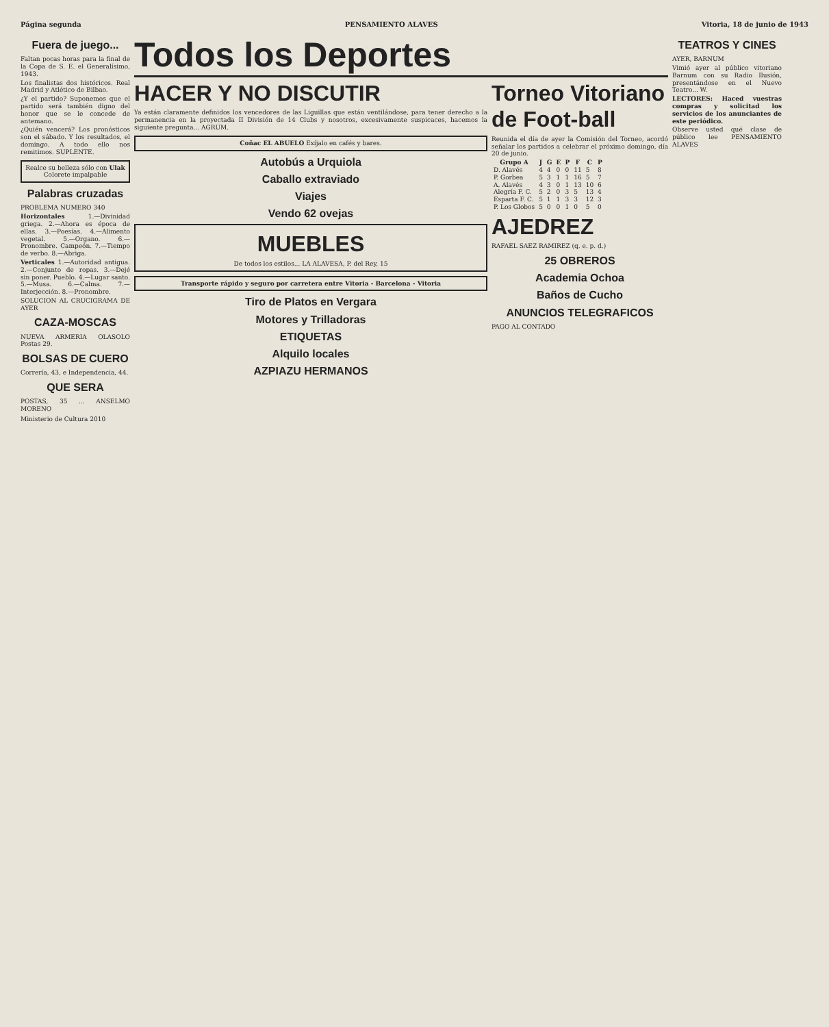Página segunda PENSAMIENTO ALAVES Vitoria, 18 de junio de 1943
Fuera de juego...
Faltan pocas horas para la final de la Copa de S. E. el Generalísimo, 1943.
Los finalistas dos históricos. Real Madrid y Atlético de Bilbao.
¿Y el partido? Suponemos que el partido será también digno del honor que se le concede de antemano.
¿Quién vencerá? Los pronósticos son el sábado. Y los resultados, el domingo. A todo ello nos remitimos. SUPLENTE.
Realce su belleza sólo con Ulak Colorete impalpable
Palabras cruzadas
PROBLEMA NUMERO 340
Horizontales 1.—Divinidad griega. 2.—Ahora es época de ellas. 3.—Poesías. 4.—Alimento vegetal. 5.—Organo. 6.—Pronombre. Campeón. 7.—Tiempo de verbo. 8.—Abriga.
Verticales 1.—Autoridad antigua. 2.—Conjunto de ropas. 3.—Dejé sin poner. Pueblo. 4.—Lugar santo. 5.—Musa. 6.—Calma. 7.—Interjección. 8.—Pronombre.
SOLUCION AL CRUCIGRAMA DE AYER
CAZA-MOSCAS
NUEVA ARMERIA OLASOLO Postas 29.
BOLSAS DE CUERO
Correría, 43, e Independencia, 44.
QUE SERA
POSTAS, 35 ... ANSELMO MORENO
Todos los Deportes
HACER Y NO DISCUTIR
Ya están claramente definidos los vencedores de las Liguillas que están ventilándose, para tener derecho a la permanencia en la proyectada II División de 14 Clubs y nosotros, excesivamente suspicaces, hacemos la siguiente pregunta... AGRUM.
Coñac EL ABUELO Exíjalo en cafés y bares.
Autobús a Urquiola
Caballo extraviado
Viajes
Vendo 62 ovejas
MUEBLES
De todos los estilos... LA ALAVESA, P. del Rey, 15
Transporte rápido y seguro por carretera entre Vitoria - Barcelona - Vitoria
Tiro de Platos en Vergara
Motores y Trilladoras
ETIQUETAS
Alquilo locales
AZPIAZU HERMANOS
Torneo Vitoriano de Foot-ball
Reunida el día de ayer la Comisión del Torneo, acordó señalar los partidos a celebrar el próximo domingo, día 20 de junio.
| Grupo A | J | G | E | P | F | C | P |
| --- | --- | --- | --- | --- | --- | --- | --- |
| D. Alavés | 4 | 4 | 0 | 0 | 11 | 5 | 8 |
| P. Gorbea | 5 | 3 | 1 | 1 | 16 | 5 | 7 |
| A. Alavés | 4 | 3 | 0 | 1 | 13 | 10 | 6 |
| Alegría F. C. | 5 | 2 | 0 | 3 | 5 | 13 | 4 |
| Esparta F. C. | 5 | 1 | 1 | 3 | 3 | 12 | 3 |
| P. Los Globos | 5 | 0 | 0 | 1 | 0 | 5 | 0 |
AJEDREZ
RAFAEL SAEZ RAMIREZ (q. e. p. d.)
25 OBREROS
Academia Ochoa
Baños de Cucho
ANUNCIOS TELEGRAFICOS
PAGO AL CONTADO
TEATROS Y CINES
AYER, BARNUM
Vimió ayer al público vitoriano Barnum con su Radio Ilusión, presentándose en el Nuevo Teatro... W.
LECTORES: Haced vuestras compras y solicitad los servicios de los anunciantes de este periódico.
Observe usted qué clase de público lee PENSAMIENTO ALAVES
Ministerio de Cultura 2010